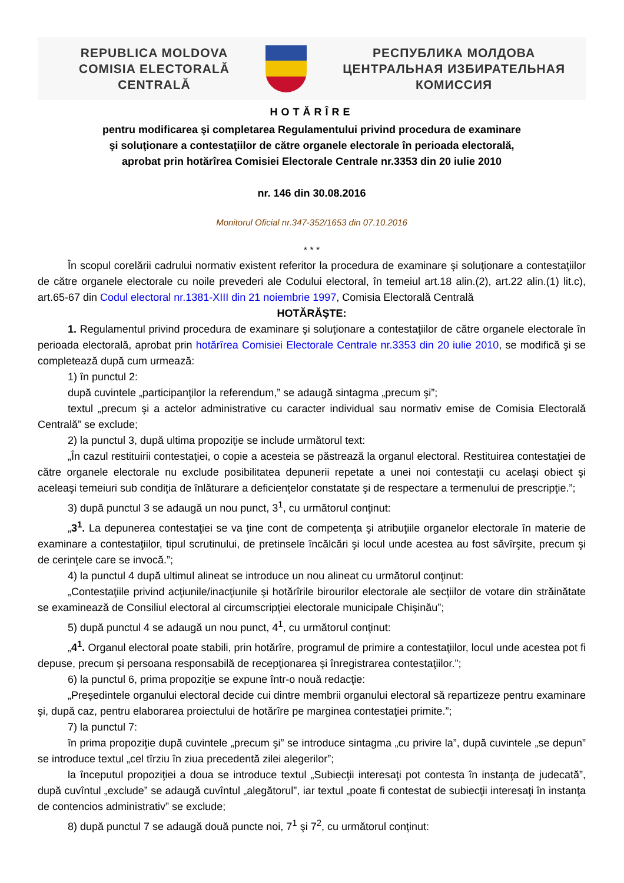REPUBLICA MOLDOVA
COMISIA ELECTORALĂ
CENTRALĂ
РЕСПУБЛИКА МОЛДОВА
ЦЕНТРАЛЬНАЯ ИЗБИРАТЕЛЬНАЯ
КОМИССИЯ
HOTĂRÎRE
pentru modificarea şi completarea Regulamentului privind procedura de examinare
şi soluţionare a contestaţiilor de către organele electorale în perioada electorală,
aprobat prin hotărîrea Comisiei Electorale Centrale nr.3353 din 20 iulie 2010
nr. 146 din 30.08.2016
Monitorul Oficial nr.347-352/1653 din 07.10.2016
* * *
În scopul corelării cadrului normativ existent referitor la procedura de examinare şi soluţionare a contestaţiilor de către organele electorale cu noile prevederi ale Codului electoral, în temeiul art.18 alin.(2), art.22 alin.(1) lit.c), art.65-67 din Codul electoral nr.1381-XIII din 21 noiembrie 1997, Comisia Electorală Centrală
HOTĂRĂŞTE:
1. Regulamentul privind procedura de examinare şi soluţionare a contestaţiilor de către organele electorale în perioada electorală, aprobat prin hotărîrea Comisiei Electorale Centrale nr.3353 din 20 iulie 2010, se modifică şi se completează după cum urmează:
1) în punctul 2:
după cuvintele „participanţilor la referendum,” se adaugă sintagma „precum şi”;
textul „precum şi a actelor administrative cu caracter individual sau normativ emise de Comisia Electorală Centrală” se exclude;
2) la punctul 3, după ultima propoziţie se include următorul text:
„În cazul restituirii contestaţiei, o copie a acesteia se păstrează la organul electoral. Restituirea contestaţiei de către organele electorale nu exclude posibilitatea depunerii repetate a unei noi contestaţii cu acelaşi obiect şi aceleaşi temeiuri sub condiţia de înlăturare a deficienţelor constatate şi de respectare a termenului de prescripţie.”;
3) după punctul 3 se adaugă un nou punct, 3<sup>1</sup>, cu următorul conţinut:
„3<sup>1</sup>. La depunerea contestaţiei se va ţine cont de competenţa şi atribuţiile organelor electorale în materie de examinare a contestaţiilor, tipul scrutinului, de pretinsele încălcări şi locul unde acestea au fost săvîrşite, precum şi de cerinţele care se invocă.”;
4) la punctul 4 după ultimul alineat se introduce un nou alineat cu următorul conţinut:
„Contestaţiile privind acţiunile/inacţiunile şi hotărîrile birourilor electorale ale secţiilor de votare din străinătate se examinează de Consiliul electoral al circumscripţiei electorale municipale Chişinău”;
5) după punctul 4 se adaugă un nou punct, 4<sup>1</sup>, cu următorul conţinut:
„4<sup>1</sup>. Organul electoral poate stabili, prin hotărîre, programul de primire a contestaţiilor, locul unde acestea pot fi depuse, precum şi persoana responsabilă de recepţionarea şi înregistrarea contestaţiilor.”;
6) la punctul 6, prima propoziţie se expune într-o nouă redacţie:
„Preşedintele organului electoral decide cui dintre membrii organului electoral să repartizeze pentru examinare şi, după caz, pentru elaborarea proiectului de hotărîre pe marginea contestaţiei primite.”;
7) la punctul 7:
în prima propoziţie după cuvintele „precum şi” se introduce sintagma „cu privire la”, după cuvintele „se depun” se introduce textul „cel tîrziu în ziua precedentă zilei alegerilor”;
la începutul propoziţiei a doua se introduce textul „Subiecţii interesaţi pot contesta în instanţa de judecată”, după cuvîntul „exclude” se adaugă cuvîntul „alegătorul”, iar textul „poate fi contestat de subiecţii interesaţi în instanţa de contencios administrativ” se exclude;
8) după punctul 7 se adaugă două puncte noi, 7<sup>1</sup> şi 7<sup>2</sup>, cu următorul conţinut: